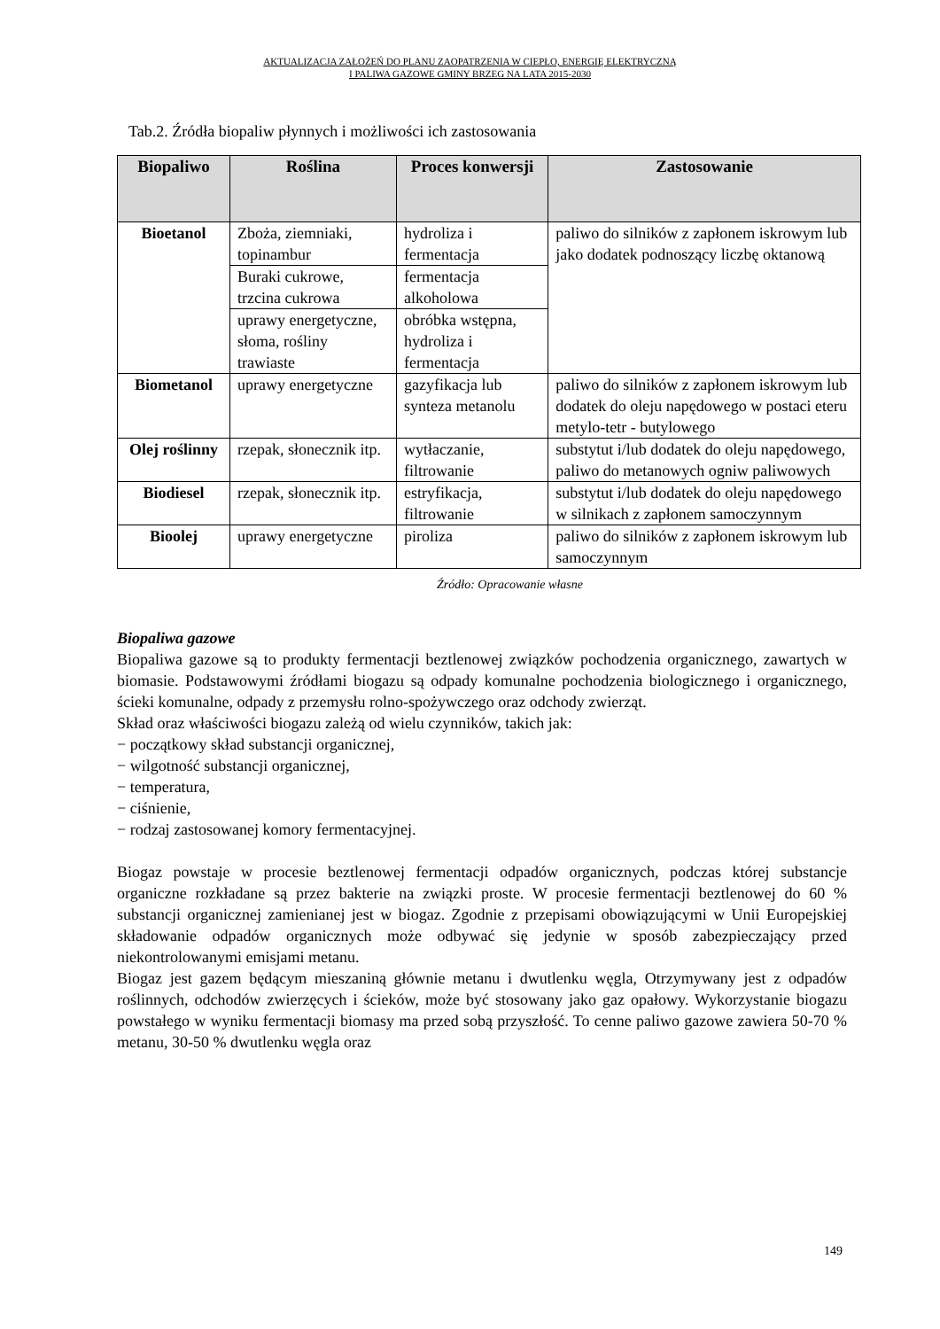AKTUALIZACJA ZAŁOŻEŃ DO PLANU ZAOPATRZENIA W CIEPŁO, ENERGIĘ ELEKTRYCZNĄ
I PALIWA GAZOWE GMINY BRZEG NA LATA 2015-2030
Tab.2. Źródła biopaliw płynnych i możliwości ich zastosowania
| Biopaliwo | Roślina | Proces konwersji | Zastosowanie |
| --- | --- | --- | --- |
| Bioetanol | Zboża, ziemniaki, topinambur | hydroliza i fermentacja | paliwo do silników z zapłonem iskrowym lub jako dodatek podnoszący liczbę oktanową |
| | Buraki cukrowe, trzcina cukrowa | fermentacja alkoholowa | |
| | uprawy energetyczne, słoma, rośliny trawiaste | obróbka wstępna, hydroliza i fermentacja | |
| Biometanol | uprawy energetyczne | gazyfikacja lub synteza metanolu | paliwo do silników z zapłonem iskrowym lub dodatek do oleju napędowego w postaci eteru metylo-tetr - butylowego |
| Olej roślinny | rzepak, słonecznik itp. | wytłaczanie, filtrowanie | substytut i/lub dodatek do oleju napędowego, paliwo do metanowych ogniw paliwowych |
| Biodiesel | rzepak, słonecznik itp. | estryfikacja, filtrowanie | substytut i/lub dodatek do oleju napędowego w silnikach z zapłonem samoczynnym |
| Bioolej | uprawy energetyczne | piroliza | paliwo do silników z zapłonem iskrowym lub samoczynnym |
Źródło: Opracowanie własne
Biopaliwa gazowe
Biopaliwa gazowe są to produkty fermentacji beztlenowej związków pochodzenia organicznego, zawartych w biomasie. Podstawowymi źródłami biogazu są odpady komunalne pochodzenia biologicznego i organicznego, ścieki komunalne, odpady z przemysłu rolno-spożywczego oraz odchody zwierząt.
Skład oraz właściwości biogazu zależą od wielu czynników, takich jak:
− początkowy skład substancji organicznej,
− wilgotność substancji organicznej,
− temperatura,
− ciśnienie,
− rodzaj zastosowanej komory fermentacyjnej.
Biogaz powstaje w procesie beztlenowej fermentacji odpadów organicznych, podczas której substancje organiczne rozkładane są przez bakterie na związki proste. W procesie fermentacji beztlenowej do 60 % substancji organicznej zamienianej jest w biogaz. Zgodnie z przepisami obowiązującymi w Unii Europejskiej składowanie odpadów organicznych może odbywać się jedynie w sposób zabezpieczający przed niekontrolowanymi emisjami metanu.
Biogaz jest gazem będącym mieszaniną głównie metanu i dwutlenku węgla, Otrzymywany jest z odpadów roślinnych, odchodów zwierzęcych i ścieków, może być stosowany jako gaz opałowy. Wykorzystanie biogazu powstałego w wyniku fermentacji biomasy ma przed sobą przyszłość. To cenne paliwo gazowe zawiera 50-70 % metanu, 30-50 % dwutlenku węgla oraz
149